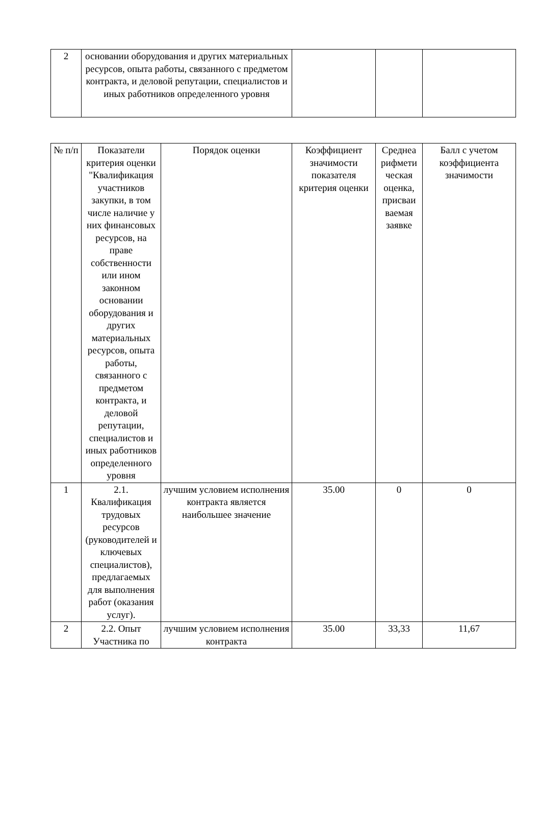| 2 | основании оборудования и других материальных ресурсов, опыта работы, связанного с предметом контракта, и деловой репутации, специалистов и иных работников определенного уровня | | | |
| № п/п | Показатели критерия оценки "Квалификация участников закупки, в том числе наличие у них финансовых ресурсов, на праве собственности или ином законном основании оборудования и других материальных ресурсов, опыта работы, связанного с предметом контракта, и деловой репутации, специалистов и иных работников определенного уровня | Порядок оценки | Коэффициент значимости показателя критерия оценки | Среднеа рифмети ческая оценка, присваи ваемая заявке | Балл с учетом коэффициента значимости |
| 1 | 2.1. Квалификация трудовых ресурсов (руководителей и ключевых специалистов), предлагаемых для выполнения работ (оказания услуг). | лучшим условием исполнения контракта является наибольшее значение | 35.00 | 0 | 0 |
| 2 | 2.2. Опыт Участника по | лучшим условием исполнения контракта | 35.00 | 33,33 | 11,67 |